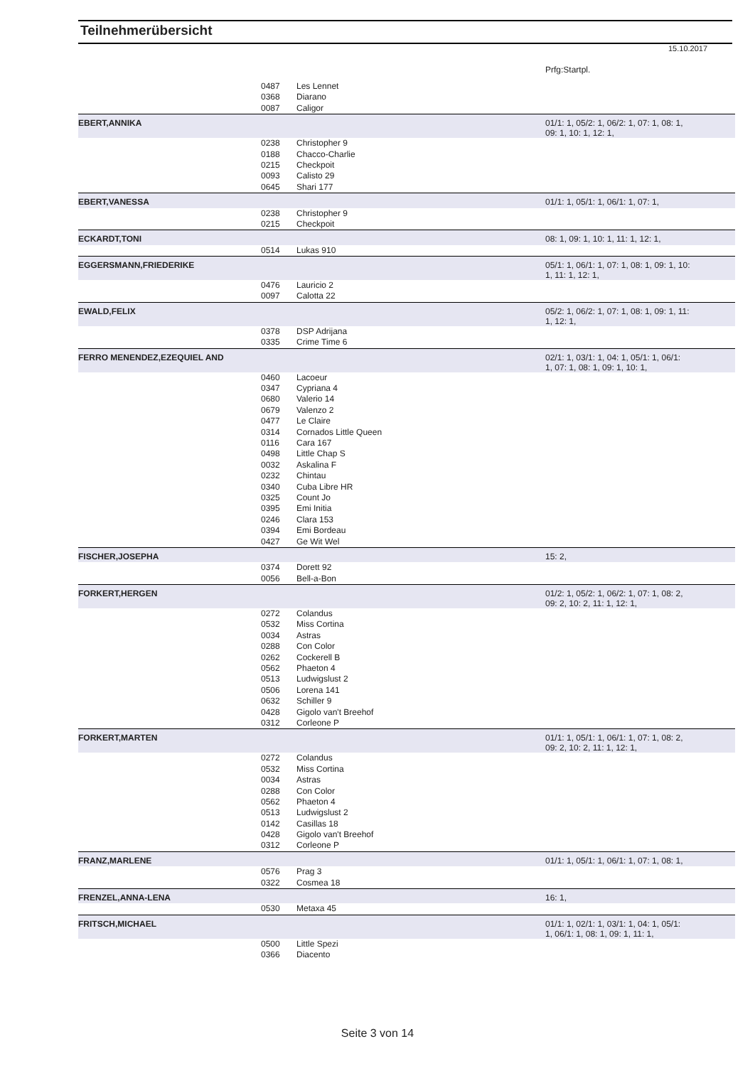Teilnehmerübersicht
15.10.2017
Prfg:Startpl.
| | 0487 | Les Lennet | |
| | 0368 | Diarano | |
| | 0087 | Caligor | |
| EBERT,ANNIKA | | | 01/1: 1, 05/2: 1, 06/2: 1, 07: 1, 08: 1, 09: 1, 10: 1, 12: 1, |
| | 0238 | Christopher 9 | |
| | 0188 | Chacco-Charlie | |
| | 0215 | Checkpoit | |
| | 0093 | Calisto 29 | |
| | 0645 | Shari 177 | |
| EBERT,VANESSA | | | 01/1: 1, 05/1: 1, 06/1: 1, 07: 1, |
| | 0238 | Christopher 9 | |
| | 0215 | Checkpoit | |
| ECKARDT,TONI | | | 08: 1, 09: 1, 10: 1, 11: 1, 12: 1, |
| | 0514 | Lukas 910 | |
| EGGERSMANN,FRIEDERIKE | | | 05/1: 1, 06/1: 1, 07: 1, 08: 1, 09: 1, 10: 1, 11: 1, 12: 1, |
| | 0476 | Lauricio 2 | |
| | 0097 | Calotta 22 | |
| EWALD,FELIX | | | 05/2: 1, 06/2: 1, 07: 1, 08: 1, 09: 1, 11: 1, 12: 1, |
| | 0378 | DSP Adrijana | |
| | 0335 | Crime Time 6 | |
| FERRO MENENDEZ,EZEQUIEL AND | | | 02/1: 1, 03/1: 1, 04: 1, 05/1: 1, 06/1: 1, 07: 1, 08: 1, 09: 1, 10: 1, |
| | 0460 | Lacoeur | |
| | 0347 | Cypriana 4 | |
| | 0680 | Valerio 14 | |
| | 0679 | Valenzo 2 | |
| | 0477 | Le Claire | |
| | 0314 | Cornados Little Queen | |
| | 0116 | Cara 167 | |
| | 0498 | Little Chap S | |
| | 0032 | Askalina F | |
| | 0232 | Chintau | |
| | 0340 | Cuba Libre HR | |
| | 0325 | Count Jo | |
| | 0395 | Emi Initia | |
| | 0246 | Clara 153 | |
| | 0394 | Emi Bordeau | |
| | 0427 | Ge Wit Wel | |
| FISCHER,JOSEPHA | | | 15: 2, |
| | 0374 | Dorett 92 | |
| | 0056 | Bell-a-Bon | |
| FORKERT,HERGEN | | | 01/2: 1, 05/2: 1, 06/2: 1, 07: 1, 08: 2, 09: 2, 10: 2, 11: 1, 12: 1, |
| | 0272 | Colandus | |
| | 0532 | Miss Cortina | |
| | 0034 | Astras | |
| | 0288 | Con Color | |
| | 0262 | Cockerell B | |
| | 0562 | Phaeton 4 | |
| | 0513 | Ludwigslust 2 | |
| | 0506 | Lorena 141 | |
| | 0632 | Schiller 9 | |
| | 0428 | Gigolo van't Breehof | |
| | 0312 | Corleone P | |
| FORKERT,MARTEN | | | 01/1: 1, 05/1: 1, 06/1: 1, 07: 1, 08: 2, 09: 2, 10: 2, 11: 1, 12: 1, |
| | 0272 | Colandus | |
| | 0532 | Miss Cortina | |
| | 0034 | Astras | |
| | 0288 | Con Color | |
| | 0562 | Phaeton 4 | |
| | 0513 | Ludwigslust 2 | |
| | 0142 | Casillas 18 | |
| | 0428 | Gigolo van't Breehof | |
| | 0312 | Corleone P | |
| FRANZ,MARLENE | | | 01/1: 1, 05/1: 1, 06/1: 1, 07: 1, 08: 1, |
| | 0576 | Prag 3 | |
| | 0322 | Cosmea 18 | |
| FRENZEL,ANNA-LENA | | | 16: 1, |
| | 0530 | Metaxa 45 | |
| FRITSCH,MICHAEL | | | 01/1: 1, 02/1: 1, 03/1: 1, 04: 1, 05/1: 1, 06/1: 1, 08: 1, 09: 1, 11: 1, |
| | 0500 | Little Spezi | |
| | 0366 | Diacento | |
Seite 3 von 14